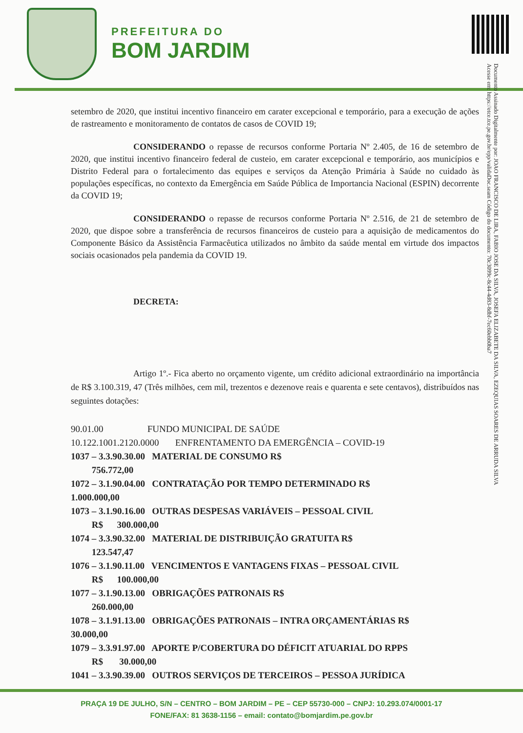PREFEITURA DO
BOM JARDIM
Documento Assinado Digitalmente por: JOAO FRANCISCO DE LIRA, FABIO JOSE DA SILVA, JOSEFA ELIZABETE DA SILVA, EZEQUIAS SOARES DE ARRUDA SILVA
Acesse em: https://etce.tce.pe.gov.br/epp/validaDoc.seam Código do documento: 70c3099c-8c44-4d83-8dbf-7ec60ebb0ba7
setembro de 2020, que institui incentivo financeiro em carater excepcional e temporário, para a execução de ações de rastreamento e monitoramento de contatos de casos de COVID 19;
CONSIDERANDO o repasse de recursos conforme Portaria Nº 2.405, de 16 de setembro de 2020, que institui incentivo financeiro federal de custeio, em carater excepcional e temporário, aos municípios e Distrito Federal para o fortalecimento das equipes e serviços da Atenção Primária à Saúde no cuidado às populações específicas, no contexto da Emergência em Saúde Pública de Importancia Nacional (ESPIN) decorrente da COVID 19;
CONSIDERANDO o repasse de recursos conforme Portaria Nº 2.516, de 21 de setembro de 2020, que dispoe sobre a transferência de recursos financeiros de custeio para a aquisição de medicamentos do Componente Básico da Assistência Farmacêutica utilizados no âmbito da saúde mental em virtude dos impactos sociais ocasionados pela pandemia da COVID 19.
DECRETA:
Artigo 1º.- Fica aberto no orçamento vigente, um crédito adicional extraordinário na importância de R$ 3.100.319, 47 (Três milhões, cem mil, trezentos e dezenove reais e quarenta e sete centavos), distribuídos nas seguintes dotações:
90.01.00 FUNDO MUNICIPAL DE SAÚDE
10.122.1001.2120.0000 ENFRENTAMENTO DA EMERGÊNCIA – COVID-19
1037 – 3.3.90.30.00 MATERIAL DE CONSUMO R$
756.772,00
1072 – 3.1.90.04.00 CONTRATAÇÃO POR TEMPO DETERMINADO R$
1.000.000,00
1073 – 3.1.90.16.00 OUTRAS DESPESAS VARIÁVEIS – PESSOAL CIVIL
R$ 300.000,00
1074 – 3.3.90.32.00 MATERIAL DE DISTRIBUIÇÃO GRATUITA R$
123.547,47
1076 – 3.1.90.11.00 VENCIMENTOS E VANTAGENS FIXAS – PESSOAL CIVIL
R$ 100.000,00
1077 – 3.1.90.13.00 OBRIGAÇÕES PATRONAIS R$
260.000,00
1078 – 3.1.91.13.00 OBRIGAÇÕES PATRONAIS – INTRA ORÇAMENTÁRIAS R$
30.000,00
1079 – 3.3.91.97.00 APORTE P/COBERTURA DO DÉFICIT ATUARIAL DO RPPS
R$ 30.000,00
1041 – 3.3.90.39.00 OUTROS SERVIÇOS DE TERCEIROS – PESSOA JURÍDICA
PRAÇA 19 DE JULHO, S/N – CENTRO – BOM JARDIM – PE – CEP 55730-000 – CNPJ: 10.293.074/0001-17
FONE/FAX: 81 3638-1156 – email: contato@bomjardim.pe.gov.br